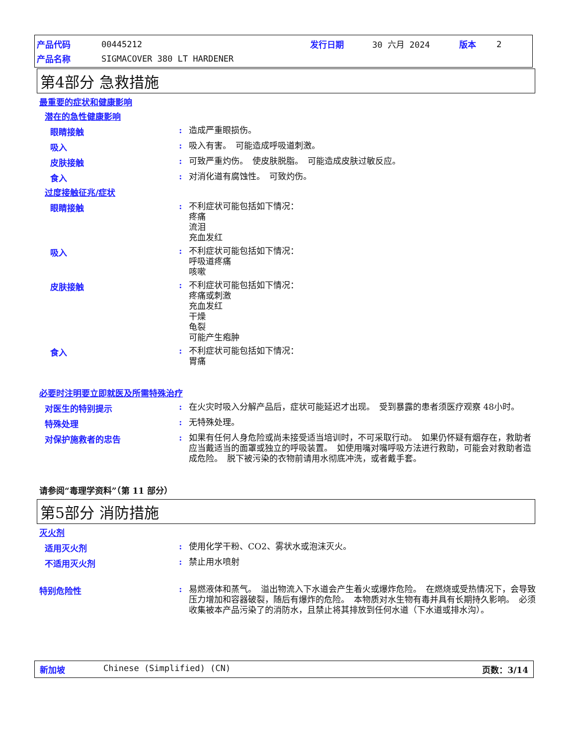| 产品代码 | 00445212 | 发行日期 | 30 六月 2024 | 版本 | 2 |
| 产品名称 | SIGMACOVER 380 LT HARDENER | | | | |
第4部分 急救措施
最重要的症状和健康影响
潜在的急性健康影响
眼睛接触 :
造成严重眼损伤。
吸入 :
吸入有害。　可能造成呼吸道刺激。
皮肤接触 :
可致严重灼伤。　使皮肤脱脂。　可能造成皮肤过敏反应。
食入 :
对消化道有腐蚀性。　可致灼伤。
过度接触征兆/症状
眼睛接触 :
不利症状可能包括如下情况：
疼痛
流泪
充血发红
吸入 :
不利症状可能包括如下情况：
呼吸道疼痛
咳嗽
皮肤接触 :
不利症状可能包括如下情况：
疼痛或刺激
充血发红
干燥
龟裂
可能产生疱肿
食入 :
不利症状可能包括如下情况：
胃痛
必要时注明要立即就医及所需特殊治疗
对医生的特别提示 :
在火灾时吸入分解产品后，症状可能延迟才出现。　受到暴露的患者须医疗观察 48小时。
特殊处理 :
无特殊处理。
对保护施救者的忠告 :
如果有任何人身危险或尚未接受适当培训时，不可采取行动。　如果仍怀疑有烟存在，救助者应当戴适当的面罩或独立的呼吸装置。　如使用嘴对嘴呼吸方法进行救助，可能会对救助者造成危险。　脱下被污染的衣物前请用水彻底冲洗，或者戴手套。
请参阅“毒理学资料”（第 11 部分）
第5部分 消防措施
灭火剂
适用灭火剂 :
使用化学干粉、CO2、雾状水或泡沫灭火。
不适用灭火剂 :
禁止用水喷射
特别危险性 :
易燃液体和蒸气。　溢出物流入下水道会产生着火或爆炸危险。　在燃烧或受热情况下，会导致压力增加和容器破裂，随后有爆炸的危险。　本物质对水生物有毒并具有长期持久影响。　必须收集被本产品污染了的消防水，且禁止将其排放到任何水道（下水道或排水沟）。
新加坡 Chinese (Simplified) (CN) 页数：3/14